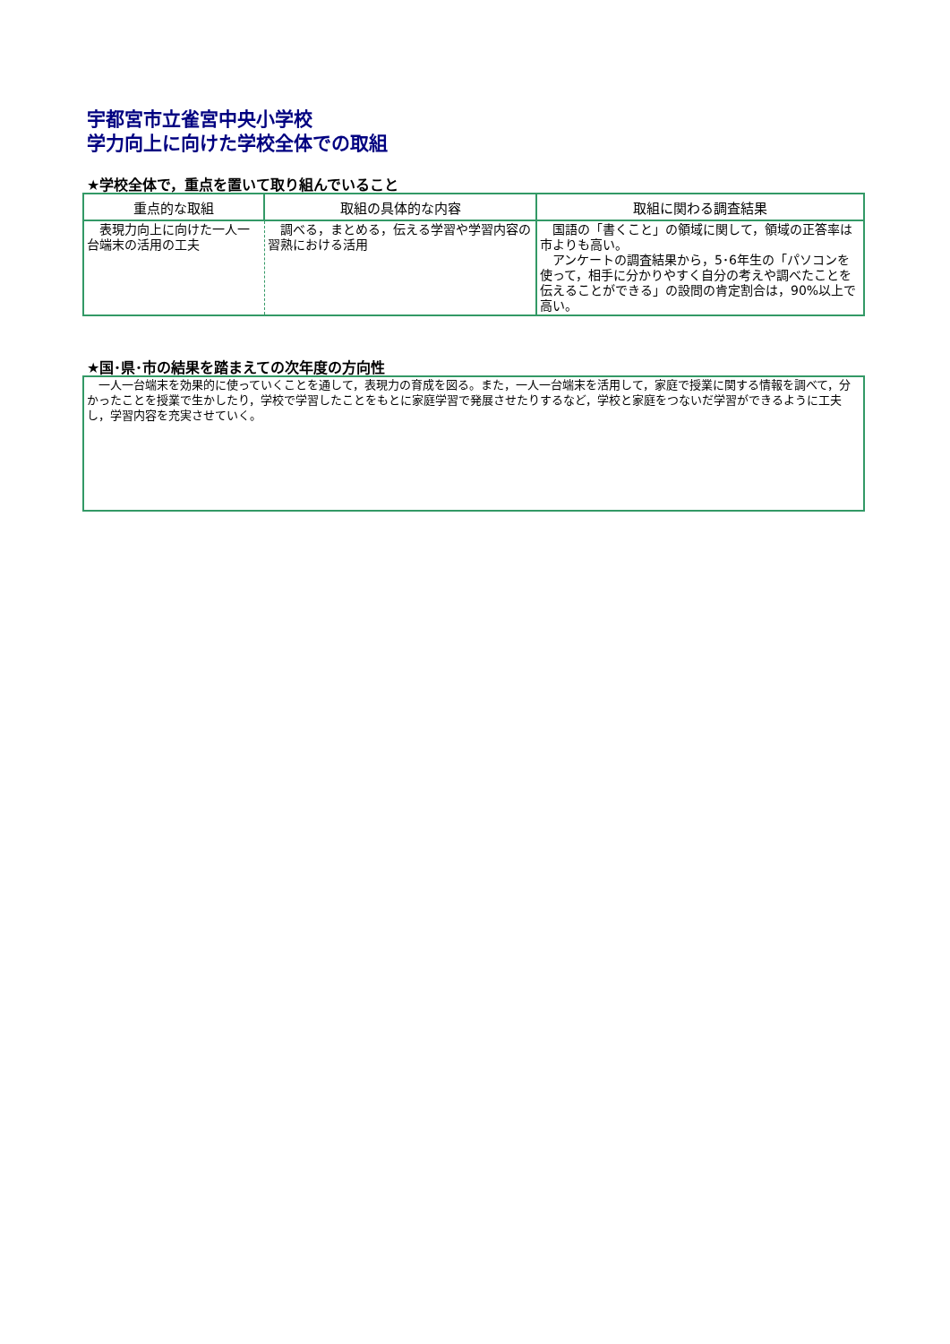宇都宮市立雀宮中央小学校
学力向上に向けた学校全体での取組
★学校全体で，重点を置いて取り組んでいること
| 重点的な取組 | 取組の具体的な内容 | 取組に関わる調査結果 |
| --- | --- | --- |
| 表現力向上に向けた一人一台端末の活用の工夫 | 調べる，まとめる，伝える学習や学習内容の習熟における活用 | 国語の「書くこと」の領域に関して，領域の正答率は市よりも高い。 アンケートの調査結果から，5･6年生の「パソコンを使って，相手に分かりやすく自分の考えや調べたことを伝えることができる」の設問の肯定割合は，90%以上で高い。 |
★国･県･市の結果を踏まえての次年度の方向性
　一人一台端末を効果的に使っていくことを通して，表現力の育成を図る。また，一人一台端末を活用して，家庭で授業に関する情報を調べて，分かったことを授業で生かしたり，学校で学習したことをもとに家庭学習で発展させたりするなど，学校と家庭をつないだ学習ができるように工夫し，学習内容を充実させていく。